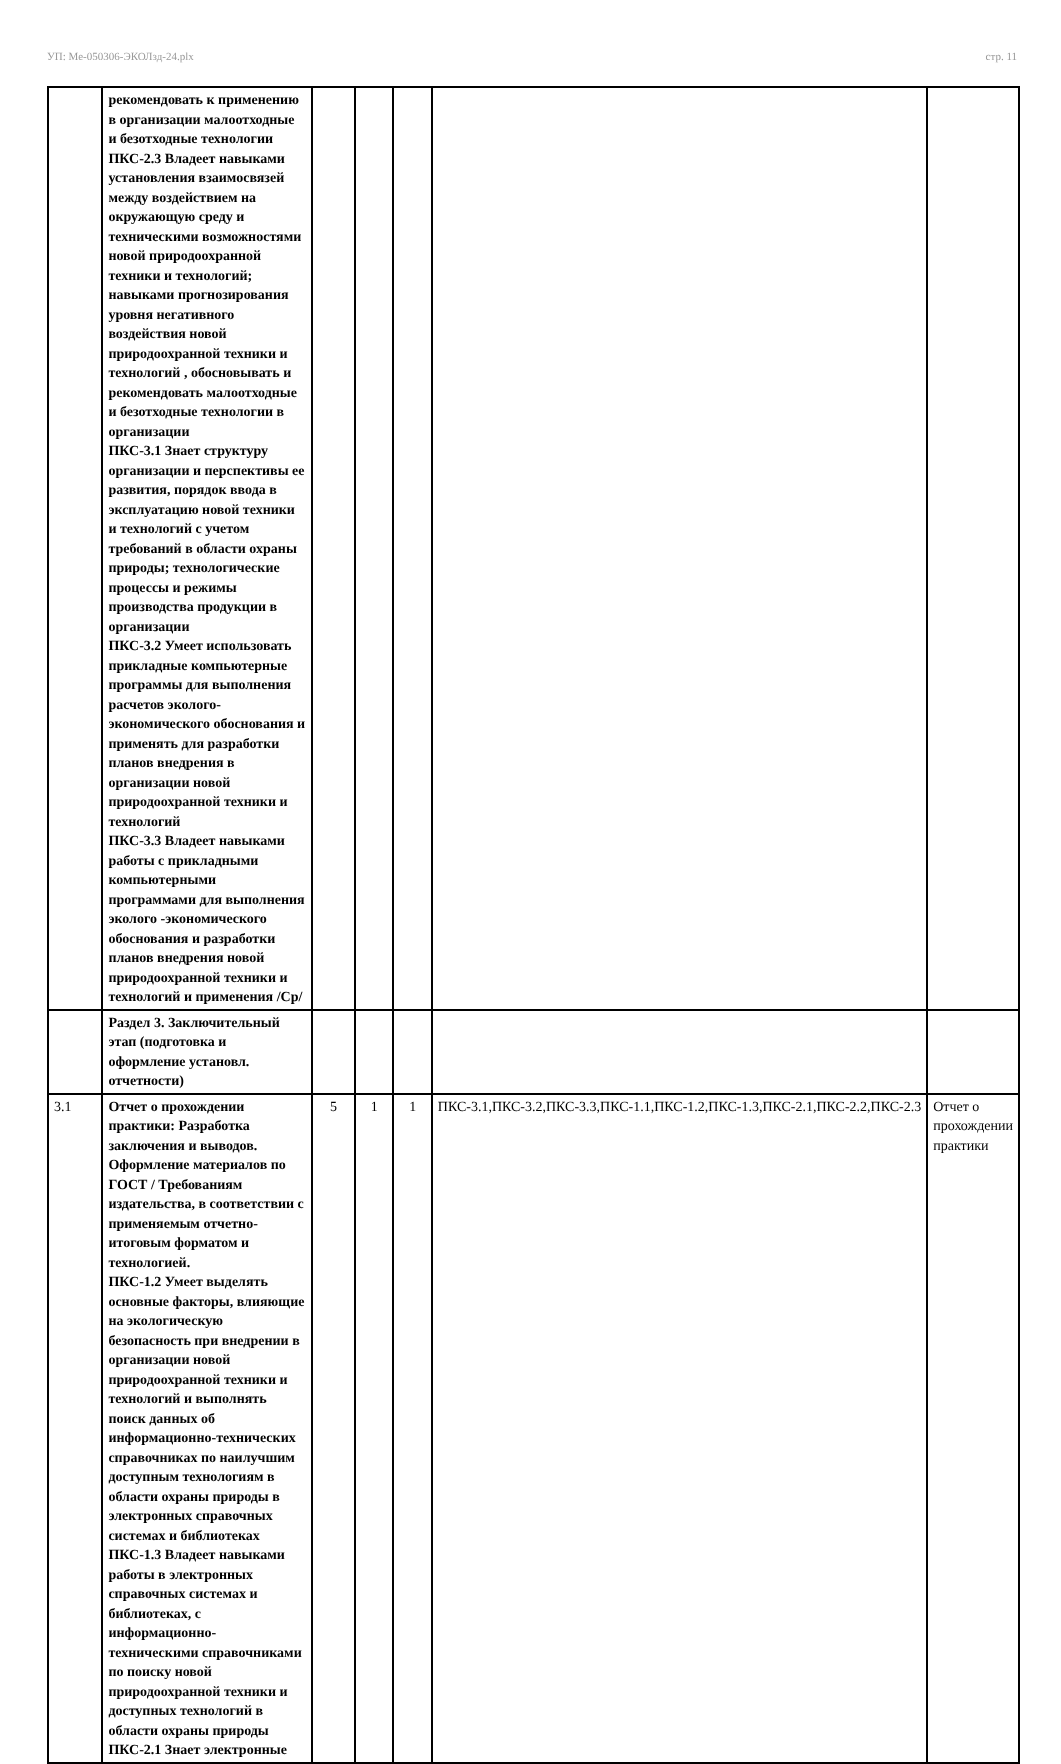УП: Ме-050306-ЭКОЛзд-24.plx стр. 11
| | рекомендовать к применению в организации малоотходные и безотходные технологии ПКС-2.3 Владеет навыками установления взаимосвязей между воздействием на окружающую среду и техническими возможностями новой природоохранной техники и технологий; навыками прогнозирования уровня негативного воздействия новой природоохранной техники и технологий , обосновывать и рекомендовать малоотходные и безотходные технологии в организации ПКС-3.1 Знает структуру организации и перспективы ее развития, порядок ввода в эксплуатацию новой техники и технологий с учетом требований в области охраны природы; технологические процессы и режимы производства продукции в организации ПКС-3.2 Умеет использовать прикладные компьютерные программы для выполнения расчетов эколого-экономического обоснования и применять для разработки планов внедрения в организации новой природоохранной техники и технологий ПКС-3.3 Владеет навыками работы с прикладными компьютерными программами для выполнения эколого -экономического обоснования и разработки планов внедрения новой природоохранной техники и технологий и применения /Ср/ | | | | | |
| | Раздел 3. Заключительный этап (подготовка и оформление установл. отчетности) | | | | | |
| 3.1 | Отчет о прохождении практики: Разработка заключения и выводов. Оформление материалов по ГОСТ / Требованиям издательства, в соответствии с применяемым отчетно-итоговым форматом и технологией. ПКС-1.2 Умеет выделять основные факторы, влияющие на экологическую безопасность при внедрении в организации новой природоохранной техники и технологий и выполнять поиск данных об информационно-технических справочниках по наилучшим доступным технологиям в области охраны природы в электронных справочных системах и библиотеках ПКС-1.3 Владеет навыками работы в электронных справочных системах и библиотеках, с информационно-техническими справочниками по поиску новой природоохранной техники и доступных технологий в области охраны природы ПКС-2.1 Знает электронные | 5 | 1 | 1 | ПКС-3.1,ПКС-3.2,ПКС-3.3,ПКС-1.1,ПКС-1.2,ПКС-1.3,ПКС-2.1,ПКС-2.2,ПКС-2.3 | Отчет о прохождении практики |